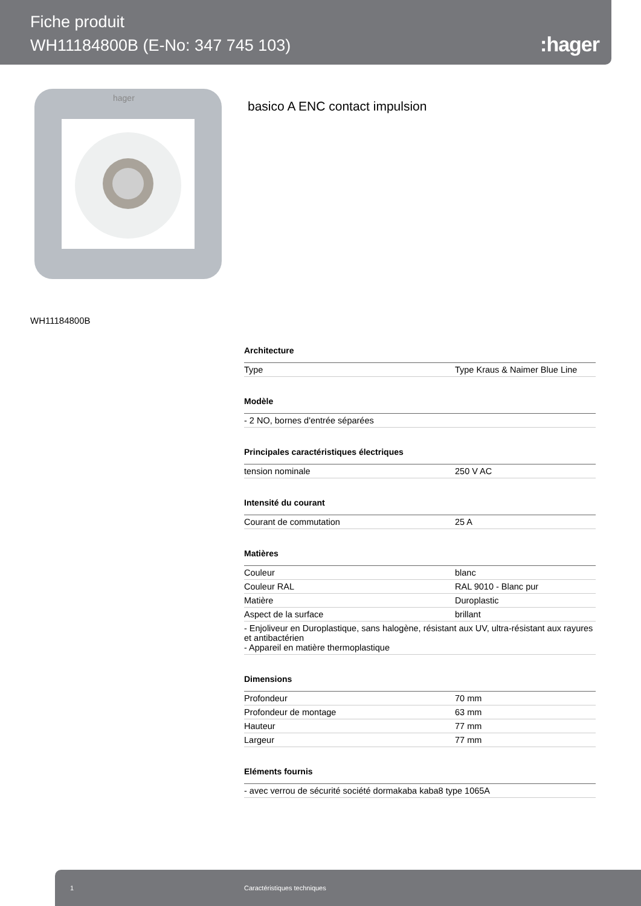Fiche produit
WH11184800B (E-No: 347 745 103)
:hager
hager
basico A ENC contact impulsion
WH11184800B
Architecture
| Type | Type Kraus & Naimer Blue Line |
Modèle
| - 2 NO, bornes d'entrée séparées |
Principales caractéristiques électriques
| tension nominale | 250 V AC |
Intensité du courant
| Courant de commutation | 25 A |
Matières
| Couleur | blanc |
| Couleur RAL | RAL 9010 - Blanc pur |
| Matière | Duroplastic |
| Aspect de la surface | brillant |
| - Enjoliveur en Duroplastique, sans halogène, résistant aux UV, ultra-résistant aux rayures et antibactérien - Appareil en matière thermoplastique | |
Dimensions
| Profondeur | 70 mm |
| Profondeur de montage | 63 mm |
| Hauteur | 77 mm |
| Largeur | 77 mm |
Eléments fournis
| - avec verrou de sécurité société dormakaba kaba8 type 1065A |
1 Caractéristiques techniques